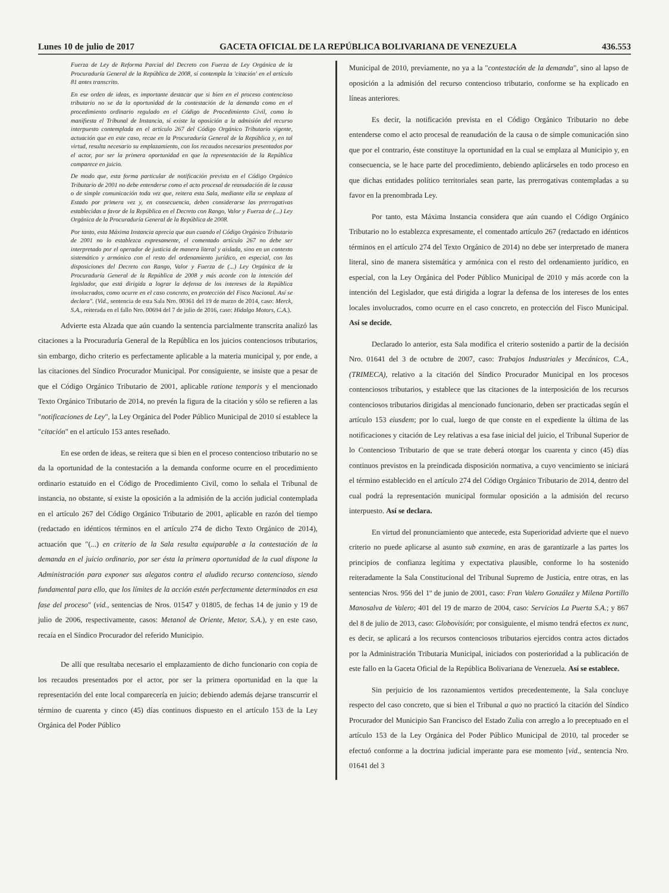Lunes 10 de julio de 2017 GACETA OFICIAL DE LA REPÚBLICA BOLIVARIANA DE VENEZUELA 436.553
Fuerza de Ley de Reforma Parcial del Decreto con Fuerza de Ley Orgánica de la Procuraduría General de la República de 2008, sí contempla la 'citación' en el artículo 81 antes transcrito.
En ese orden de ideas, es importante destacar que si bien en el proceso contencioso tributario no se da la oportunidad de la contestación de la demanda como en el procedimiento ordinario regulado en el Código de Procedimiento Civil, como lo manifiesta el Tribunal de Instancia, sí existe la oposición a la admisión del recurso interpuesto contemplada en el artículo 267 del Código Orgánico Tributario vigente, actuación que en este caso, recae en la Procuraduría General de la República y, en tal virtud, resulta necesario su emplazamiento, con los recaudos necesarios presentados por el actor, por ser la primera oportunidad en que la representación de la República comparece en juicio.
De modo que, esta forma particular de notificación prevista en el Código Orgánico Tributario de 2001 no debe entenderse como el acto procesal de reanudación de la causa o de simple comunicación toda vez que, reitera esta Sala, mediante ella se emplaza al Estado por primera vez y, en consecuencia, deben considerarse las prerrogativas establecidas a favor de la República en el Decreto con Rango, Valor y Fuerza de (...) Ley Orgánica de la Procuraduría General de la República de 2008.
Por tanto, esta Máxima Instancia aprecia que aun cuando el Código Orgánico Tributario de 2001 no lo establezca expresamente, el comentado artículo 267 no debe ser interpretado por el operador de justicia de manera literal y aislada, sino en un contexto sistemático y armónico con el resto del ordenamiento jurídico, en especial, con las disposiciones del Decreto con Rango, Valor y Fuerza de (...) Ley Orgánica de la Procuraduría General de la República de 2008 y más acorde con la intención del legislador, que está dirigida a lograr la defensa de los intereses de la República involucrados, como ocurre en el caso concreto, en protección del Fisco Nacional. Así se declara". (Vid., sentencia de esta Sala Nro. 00361 del 19 de marzo de 2014, caso: Merck, S.A., reiterada en el fallo Nro. 00694 del 7 de julio de 2016, caso: Hidalgo Motors, C.A.).
Advierte esta Alzada que aún cuando la sentencia parcialmente transcrita analizó las citaciones a la Procuraduría General de la República en los juicios contenciosos tributarios, sin embargo, dicho criterio es perfectamente aplicable a la materia municipal y, por ende, a las citaciones del Síndico Procurador Municipal. Por consiguiente, se insiste que a pesar de que el Código Orgánico Tributario de 2001, aplicable ratione temporis y el mencionado Texto Orgánico Tributario de 2014, no prevén la figura de la citación y sólo se refieren a las "notificaciones de Ley", la Ley Orgánica del Poder Público Municipal de 2010 sí establece la "citación" en el artículo 153 antes reseñado.
En ese orden de ideas, se reitera que si bien en el proceso contencioso tributario no se da la oportunidad de la contestación a la demanda conforme ocurre en el procedimiento ordinario estatuido en el Código de Procedimiento Civil, como lo señala el Tribunal de instancia, no obstante, sí existe la oposición a la admisión de la acción judicial contemplada en el artículo 267 del Código Orgánico Tributario de 2001, aplicable en razón del tiempo (redactado en idénticos términos en el artículo 274 de dicho Texto Orgánico de 2014), actuación que "(...) en criterio de la Sala resulta equiparable a la contestación de la demanda en el juicio ordinario, por ser ésta la primera oportunidad de la cual dispone la Administración para exponer sus alegatos contra el aludido recurso contencioso, siendo fundamental para ello, que los límites de la acción estén perfectamente determinados en esa fase del proceso" (vid., sentencias de Nros. 01547 y 01805, de fechas 14 de junio y 19 de julio de 2006, respectivamente, casos: Metanol de Oriente, Metor, S.A.), y en este caso, recaía en el Síndico Procurador del referido Municipio.
De allí que resultaba necesario el emplazamiento de dicho funcionario con copia de los recaudos presentados por el actor, por ser la primera oportunidad en la que la representación del ente local comparecería en juicio; debiendo además dejarse transcurrir el término de cuarenta y cinco (45) días continuos dispuesto en el artículo 153 de la Ley Orgánica del Poder Público
Municipal de 2010, previamente, no ya a la "contestación de la demanda", sino al lapso de oposición a la admisión del recurso contencioso tributario, conforme se ha explicado en líneas anteriores.
Es decir, la notificación prevista en el Código Orgánico Tributario no debe entenderse como el acto procesal de reanudación de la causa o de simple comunicación sino que por el contrario, éste constituye la oportunidad en la cual se emplaza al Municipio y, en consecuencia, se le hace parte del procedimiento, debiendo aplicárseles en todo proceso en que dichas entidades político territoriales sean parte, las prerrogativas contempladas a su favor en la prenombrada Ley.
Por tanto, esta Máxima Instancia considera que aún cuando el Código Orgánico Tributario no lo establezca expresamente, el comentado artículo 267 (redactado en idénticos términos en el artículo 274 del Texto Orgánico de 2014) no debe ser interpretado de manera literal, sino de manera sistemática y armónica con el resto del ordenamiento jurídico, en especial, con la Ley Orgánica del Poder Público Municipal de 2010 y más acorde con la intención del Legislador, que está dirigida a lograr la defensa de los intereses de los entes locales involucrados, como ocurre en el caso concreto, en protección del Fisco Municipal. Así se decide.
Declarado lo anterior, esta Sala modifica el criterio sostenido a partir de la decisión Nro. 01641 del 3 de octubre de 2007, caso: Trabajos Industriales y Mecánicos, C.A., (TRIMECA), relativo a la citación del Síndico Procurador Municipal en los procesos contenciosos tributarios, y establece que las citaciones de la interposición de los recursos contenciosos tributarios dirigidas al mencionado funcionario, deben ser practicadas según el artículo 153 eiusdem; por lo cual, luego de que conste en el expediente la última de las notificaciones y citación de Ley relativas a esa fase inicial del juicio, el Tribunal Superior de lo Contencioso Tributario de que se trate deberá otorgar los cuarenta y cinco (45) días continuos previstos en la preindicada disposición normativa, a cuyo vencimiento se iniciará el término establecido en el artículo 274 del Código Orgánico Tributario de 2014, dentro del cual podrá la representación municipal formular oposición a la admisión del recurso interpuesto. Así se declara.
En virtud del pronunciamiento que antecede, esta Superioridad advierte que el nuevo criterio no puede aplicarse al asunto sub examine, en aras de garantizarle a las partes los principios de confianza legítima y expectativa plausible, conforme lo ha sostenido reiteradamente la Sala Constitucional del Tribunal Supremo de Justicia, entre otras, en las sentencias Nros. 956 del 1º de junio de 2001, caso: Fran Valero González y Milena Portillo Manosalva de Valero; 401 del 19 de marzo de 2004, caso: Servicios La Puerta S.A.; y 867 del 8 de julio de 2013, caso: Globovisión; por consiguiente, el mismo tendrá efectos ex nunc, es decir, se aplicará a los recursos contenciosos tributarios ejercidos contra actos dictados por la Administración Tributaria Municipal, iniciados con posterioridad a la publicación de este fallo en la Gaceta Oficial de la República Bolivariana de Venezuela. Así se establece.
Sin perjuicio de los razonamientos vertidos precedentemente, la Sala concluye respecto del caso concreto, que si bien el Tribunal a quo no practicó la citación del Síndico Procurador del Municipio San Francisco del Estado Zulia con arreglo a lo preceptuado en el artículo 153 de la Ley Orgánica del Poder Público Municipal de 2010, tal proceder se efectuó conforme a la doctrina judicial imperante para ese momento [vid., sentencia Nro. 01641 del 3